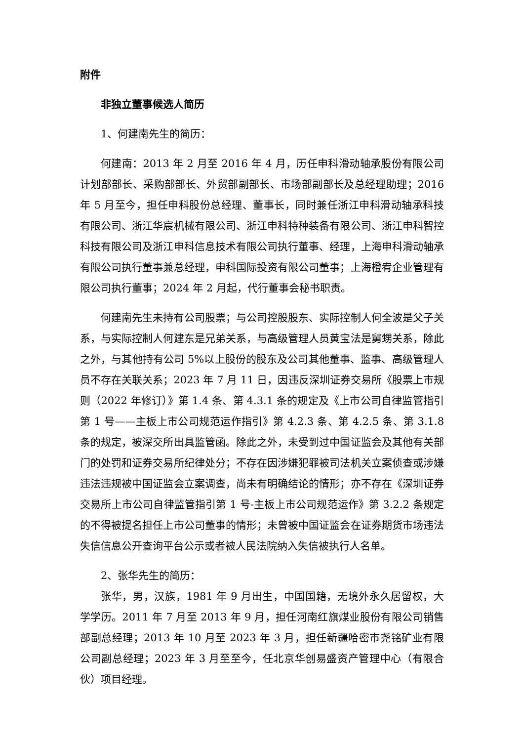附件
非独立董事候选人简历
1、何建南先生的简历：
何建南：2013 年 2 月至 2016 年 4 月，历任申科滑动轴承股份有限公司计划部部长、采购部部长、外贸部副部长、市场部副部长及总经理助理；2016 年 5 月至今，担任申科股份总经理、董事长，同时兼任浙江申科滑动轴承科技有限公司、浙江华宸机械有限公司、浙江申科特种装备有限公司、浙江申科智控科技有限公司及浙江申科信息技术有限公司执行董事、经理，上海申科滑动轴承有限公司执行董事兼总经理，申科国际投资有限公司董事；上海橙宥企业管理有限公司执行董事；2024 年 2 月起，代行董事会秘书职责。
何建南先生未持有公司股票；与公司控股股东、实际控制人何全波是父子关系，与实际控制人何建东是兄弟关系，与高级管理人员黄宝法是舅甥关系，除此之外，与其他持有公司 5%以上股份的股东及公司其他董事、监事、高级管理人员不存在关联关系；2023 年 7 月 11 日，因违反深圳证券交易所《股票上市规则（2022 年修订）》第 1.4 条、第 4.3.1 条的规定及《上市公司自律监管指引第 1 号——主板上市公司规范运作指引》第 4.2.3 条、第 4.2.5 条、第 3.1.8 条的规定，被深交所出具监管函。除此之外，未受到过中国证监会及其他有关部门的处罚和证券交易所纪律处分；不存在因涉嫌犯罪被司法机关立案侦查或涉嫌违法违规被中国证监会立案调查，尚未有明确结论的情形；亦不存在《深圳证券交易所上市公司自律监管指引第 1 号-主板上市公司规范运作》第 3.2.2 条规定的不得被提名担任上市公司董事的情形；未曾被中国证监会在证券期货市场违法失信信息公开查询平台公示或者被人民法院纳入失信被执行人名单。
2、张华先生的简历：
张华，男，汉族，1981 年 9 月出生，中国国籍，无境外永久居留权，大学学历。2011 年 7 月至 2013 年 9 月，担任河南红旗煤业股份有限公司销售部副总经理；2013 年 10 月至 2023 年 3 月，担任新疆哈密市尧铭矿业有限公司副总经理；2023 年 3 月至至今，任北京华创易盛资产管理中心（有限合伙）项目经理。